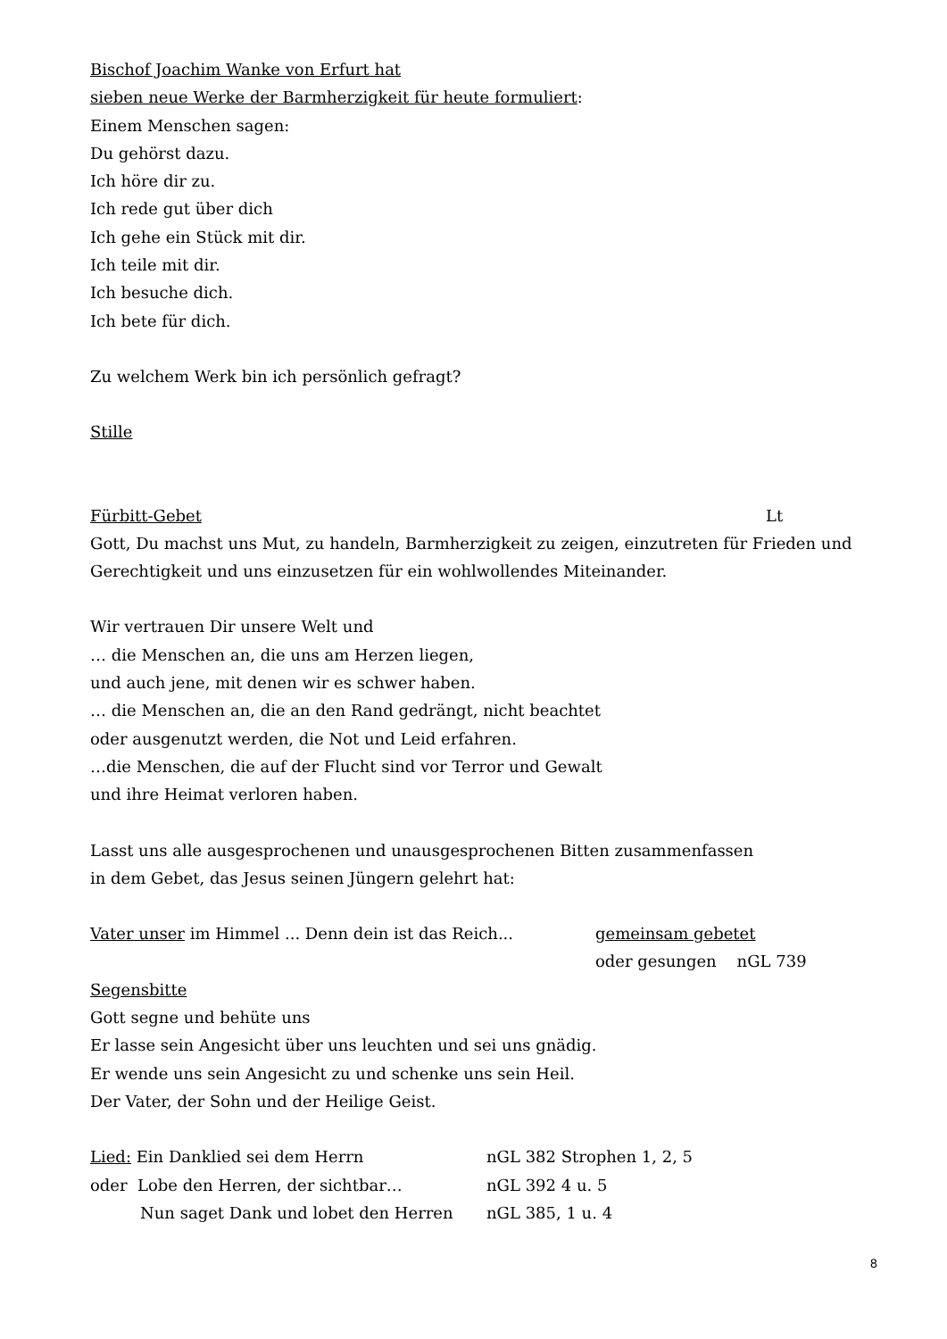Bischof Joachim Wanke von Erfurt hat
sieben neue Werke der Barmherzigkeit für heute formuliert:
Einem Menschen sagen:
Du gehörst dazu.
Ich höre dir zu.
Ich rede gut über dich
Ich gehe ein Stück mit dir.
Ich teile mit dir.
Ich besuche dich.
Ich bete für dich.
Zu welchem Werk bin ich persönlich gefragt?
Stille
Fürbitt-Gebet Lt
Gott, Du machst uns Mut, zu handeln, Barmherzigkeit zu zeigen, einzutreten für Frieden und Gerechtigkeit und uns einzusetzen für ein wohlwollendes Miteinander.
Wir vertrauen Dir unsere Welt und
… die Menschen an, die uns am Herzen liegen,
und auch jene, mit denen wir es schwer haben.
… die Menschen an, die an den Rand gedrängt, nicht beachtet
oder ausgenutzt werden, die Not und Leid erfahren.
…die Menschen, die auf der Flucht sind vor Terror und Gewalt
und ihre Heimat verloren haben.
Lasst uns alle ausgesprochenen und unausgesprochenen Bitten zusammenfassen
in dem Gebet, das Jesus seinen Jüngern gelehrt hat:
Vater unser im Himmel ... Denn dein ist das Reich... gemeinsam gebetet
oder gesungen nGL 739
Segensbitte
Gott segne und behüte uns
Er lasse sein Angesicht über uns leuchten und sei uns gnädig.
Er wende uns sein Angesicht zu und schenke uns sein Heil.
Der Vater, der Sohn und der Heilige Geist.
Lied: Ein Danklied sei dem Herrn nGL 382 Strophen 1, 2, 5
oder Lobe den Herren, der sichtbar… nGL 392 4 u. 5
Nun saget Dank und lobet den Herren nGL 385, 1 u. 4
8